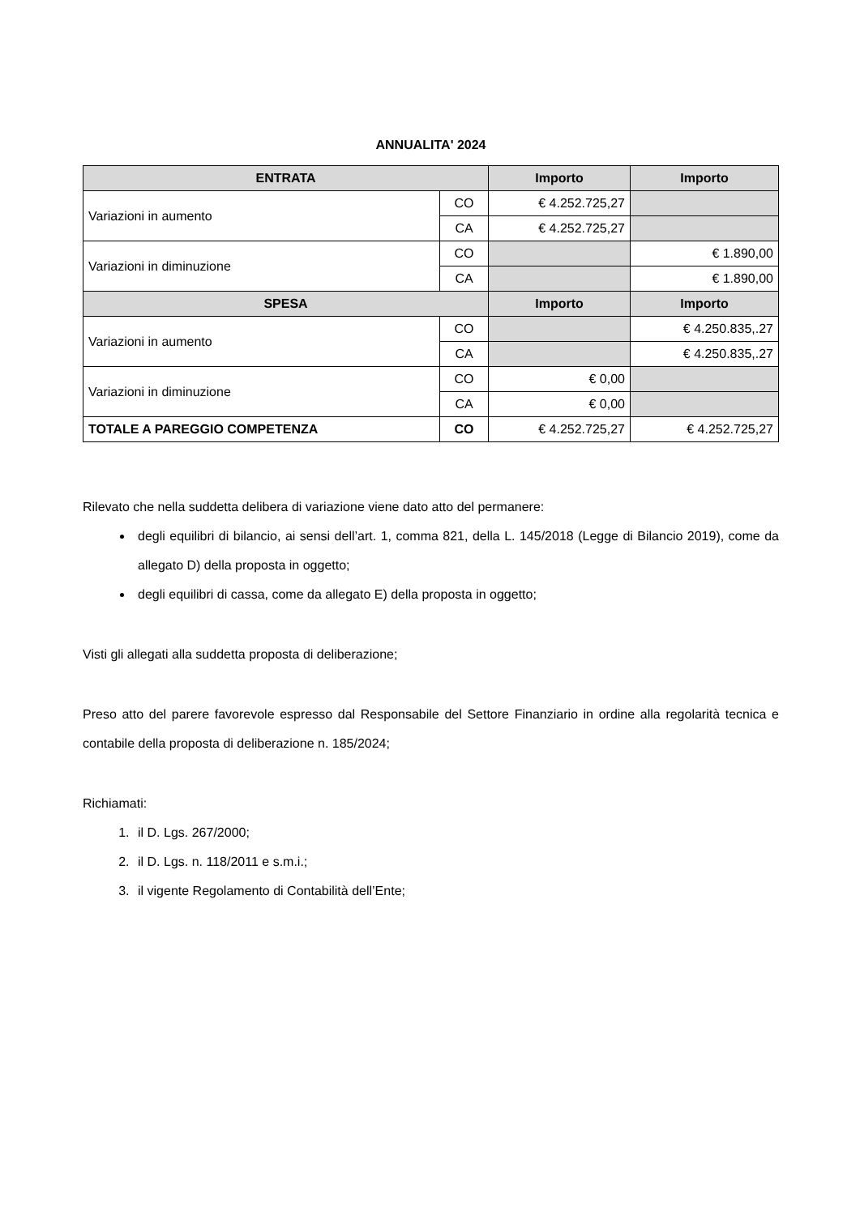ANNUALITA' 2024
| ENTRATA | | Importo | Importo |
| --- | --- | --- | --- |
| Variazioni in aumento | CO | € 4.252.725,27 | |
| | CA | € 4.252.725,27 | |
| Variazioni in diminuzione | CO | | € 1.890,00 |
| | CA | | € 1.890,00 |
| SPESA | | Importo | Importo |
| Variazioni in aumento | CO | | € 4.250.835,.27 |
| | CA | | € 4.250.835,.27 |
| Variazioni in diminuzione | CO | € 0,00 | |
| | CA | € 0,00 | |
| TOTALE A PAREGGIO COMPETENZA | CO | € 4.252.725,27 | € 4.252.725,27 |
Rilevato che nella suddetta delibera di variazione viene dato atto del permanere:
degli equilibri di bilancio, ai sensi dell’art. 1, comma 821, della L. 145/2018 (Legge di Bilancio 2019), come da allegato D) della proposta in oggetto;
degli equilibri di cassa, come da allegato E) della proposta in oggetto;
Visti gli allegati alla suddetta proposta di deliberazione;
Preso atto del parere favorevole espresso dal Responsabile del Settore Finanziario in ordine alla regolarità tecnica e contabile della proposta di deliberazione n. 185/2024;
Richiamati:
1. il D. Lgs. 267/2000;
2. il D. Lgs. n. 118/2011 e s.m.i.;
3. il vigente Regolamento di Contabilità dell’Ente;